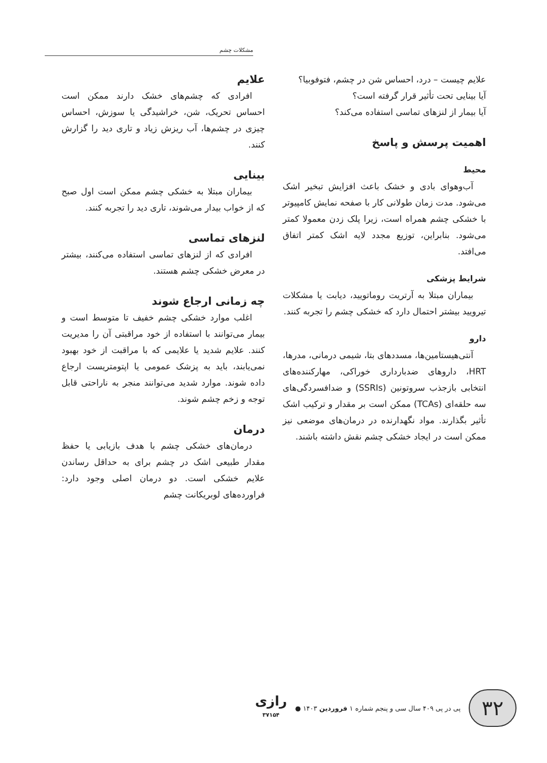مشکلات چشم
علایم چیست – درد، احساس شن در چشم، فتوفوبیا؟
آیا بینایی تحت تأثیر قرار گرفته است؟
آیا بیمار از لنزهای تماسی استفاده می‌کند؟
اهمیت پرسش و پاسخ
محیط
آب‌وهوای بادی و خشک باعث افزایش تبخیر اشک می‌شود. مدت زمان طولانی کار با صفحه نمایش کامپیوتر با خشکی چشم همراه است، زیرا پلک زدن معمولا کمتر می‌شود. بنابراین، توزیع مجدد لایه اشک کمتر اتفاق می‌افتد.
شرایط پزشکی
بیماران مبتلا به آرتریت روماتویید، دیابت یا مشکلات تیرویید بیشتر احتمال دارد که خشکی چشم را تجربه کنند.
دارو
آنتی‌هیستامین‌ها، مسددهای بتا، شیمی درمانی، مدرها، HRT، داروهای ضدبارداری خوراکی، مهارکننده‌های انتخابی بازجذب سروتونین (SSRIs) و ضدافسردگی‌های سه حلقه‌ای (TCAs) ممکن است بر مقدار و ترکیب اشک تأثیر بگذارند. مواد نگهدارنده در درمان‌های موضعی نیز ممکن است در ایجاد خشکی چشم نقش داشته باشند.
علایم
افرادی که چشم‌های خشک دارند ممکن است احساس تحریک، شن، خراشیدگی یا سوزش، احساس چیزی در چشم‌ها، آب ریزش زیاد و تاری دید را گزارش کنند.
بینایی
بیماران مبتلا به خشکی چشم ممکن است اول صبح که از خواب بیدار می‌شوند، تاری دید را تجربه کنند.
لنزهای تماسی
افرادی که از لنزهای تماسی استفاده می‌کنند، بیشتر در معرض خشکی چشم هستند.
چه زمانی ارجاع شوند
اغلب موارد خشکی چشم خفیف تا متوسط است و بیمار می‌توانند با استفاده از خود مراقبتی آن را مدیریت کنند. علایم شدید یا علایمی که با مراقبت از خود بهبود نمی‌یابند، باید به پزشک عمومی یا اپتومتریست ارجاع داده شوند. موارد شدید می‌توانند منجر به ناراحتی قابل توجه و زخم چشم شوند.
درمان
درمان‌های خشکی چشم با هدف بازیابی یا حفظ مقدار طبیعی اشک در چشم برای به حداقل رساندن علایم خشکی است. دو درمان اصلی وجود دارد: فراورده‌های لوبریکانت چشم
۳۲
پی در پی ۴۰۹ سال سی و پنجم شماره ۱ فروردین ۱۴۰۳ ●
رازی
۳۷۱۵۴